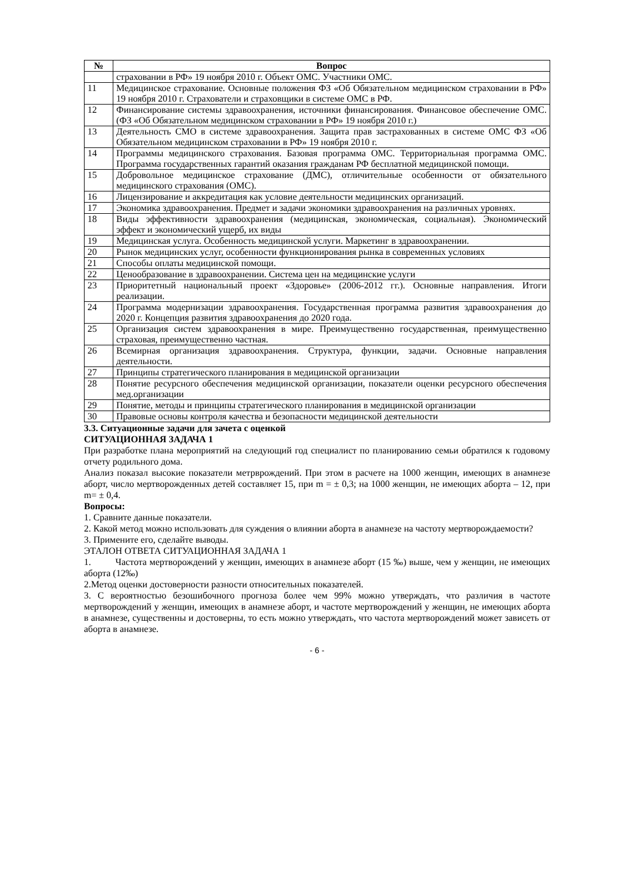| № | Вопрос |
| --- | --- |
| | страховании в РФ» 19 ноября 2010 г. Объект ОМС. Участники ОМС. |
| 11 | Медицинское страхование. Основные положения ФЗ «Об Обязательном медицинском страховании в РФ» 19 ноября 2010 г. Страхователи и страховщики в системе ОМС в РФ. |
| 12 | Финансирование системы здравоохранения, источники финансирования. Финансовое обеспечение ОМС. (ФЗ «Об Обязательном медицинском страховании в РФ» 19 ноября 2010 г.) |
| 13 | Деятельность СМО в системе здравоохранения. Защита прав застрахованных в системе ОМС ФЗ «Об Обязательном медицинском страховании в РФ» 19 ноября 2010 г. |
| 14 | Программы медицинского страхования. Базовая программа ОМС. Территориальная программа ОМС. Программа государственных гарантий оказания гражданам РФ бесплатной медицинской помощи. |
| 15 | Добровольное медицинское страхование (ДМС), отличительные особенности от обязательного медицинского страхования (ОМС). |
| 16 | Лицензирование и аккредитация как условие деятельности медицинских организаций. |
| 17 | Экономика здравоохранения. Предмет и задачи экономики здравоохранения на различных уровнях. |
| 18 | Виды эффективности здравоохранения (медицинская, экономическая, социальная). Экономический эффект и экономический ущерб, их виды |
| 19 | Медицинская услуга. Особенность медицинской услуги. Маркетинг в здравоохранении. |
| 20 | Рынок медицинских услуг, особенности функционирования рынка в современных условиях |
| 21 | Способы оплаты медицинской помощи. |
| 22 | Ценообразование в здравоохранении. Система цен на медицинские услуги |
| 23 | Приоритетный национальный проект «Здоровье» (2006-2012 гг.). Основные направления. Итоги реализации. |
| 24 | Программа модернизации здравоохранения. Государственная программа развития здравоохранения до 2020 г. Концепция развития здравоохранения до 2020 года. |
| 25 | Организация систем здравоохранения в мире. Преимущественно государственная, преимущественно страховая, преимущественно частная. |
| 26 | Всемирная организация здравоохранения. Структура, функции, задачи. Основные направления деятельности. |
| 27 | Принципы стратегического планирования в медицинской организации |
| 28 | Понятие ресурсного обеспечения медицинской организации, показатели оценки ресурсного обеспечения мед.организации |
| 29 | Понятие, методы и принципы стратегического планирования в медицинской организации |
| 30 | Правовые основы контроля качества и безопасности медицинской деятельности |
3.3. Ситуационные задачи для зачета с оценкой
СИТУАЦИОННАЯ ЗАДАЧА 1
При разработке плана мероприятий на следующий год специалист по планированию семьи обратился к годовому отчету родильного дома.
Анализ показал высокие показатели метрврождений. При этом в расчете на 1000 женщин, имеющих в анамнезе аборт, число мертворожденных детей составляет 15, при m = ± 0,3; на 1000 женщин, не имеющих аборта – 12, при m= ± 0,4.
Вопросы:
1. Сравните данные показатели.
2. Какой метод можно использовать для суждения о влиянии аборта в анамнезе на частоту мертворождаемости?
3. Примените его, сделайте выводы.
ЭТАЛОН ОТВЕТА СИТУАЦИОННАЯ ЗАДАЧА 1
1. Частота мертворождений у женщин, имеющих в анамнезе аборт (15 ‰) выше, чем у женщин, не имеющих аборта (12‰)
2.Метод оценки достоверности разности относительных показателей.
3. С вероятностью безошибочного прогноза более чем 99% можно утверждать, что различия в частоте мертворождений у женщин, имеющих в анамнезе аборт, и частоте мертворождений у женщин, не имеющих аборта в анамнезе, существенны и достоверны, то есть можно утверждать, что частота мертворождений может зависеть от аборта в анамнезе.
- 6 -